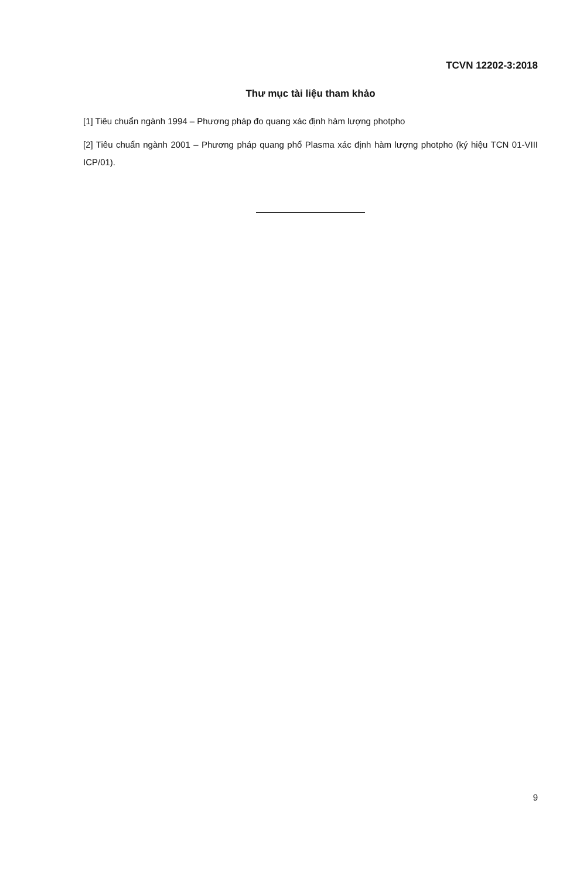TCVN 12202-3:2018
Thư mục tài liệu tham khảo
[1] Tiêu chuẩn ngành 1994 – Phương pháp đo quang xác định hàm lượng photpho
[2] Tiêu chuẩn ngành 2001 – Phương pháp quang phổ Plasma xác định hàm lượng photpho (ký hiệu TCN 01-VIII ICP/01).
9